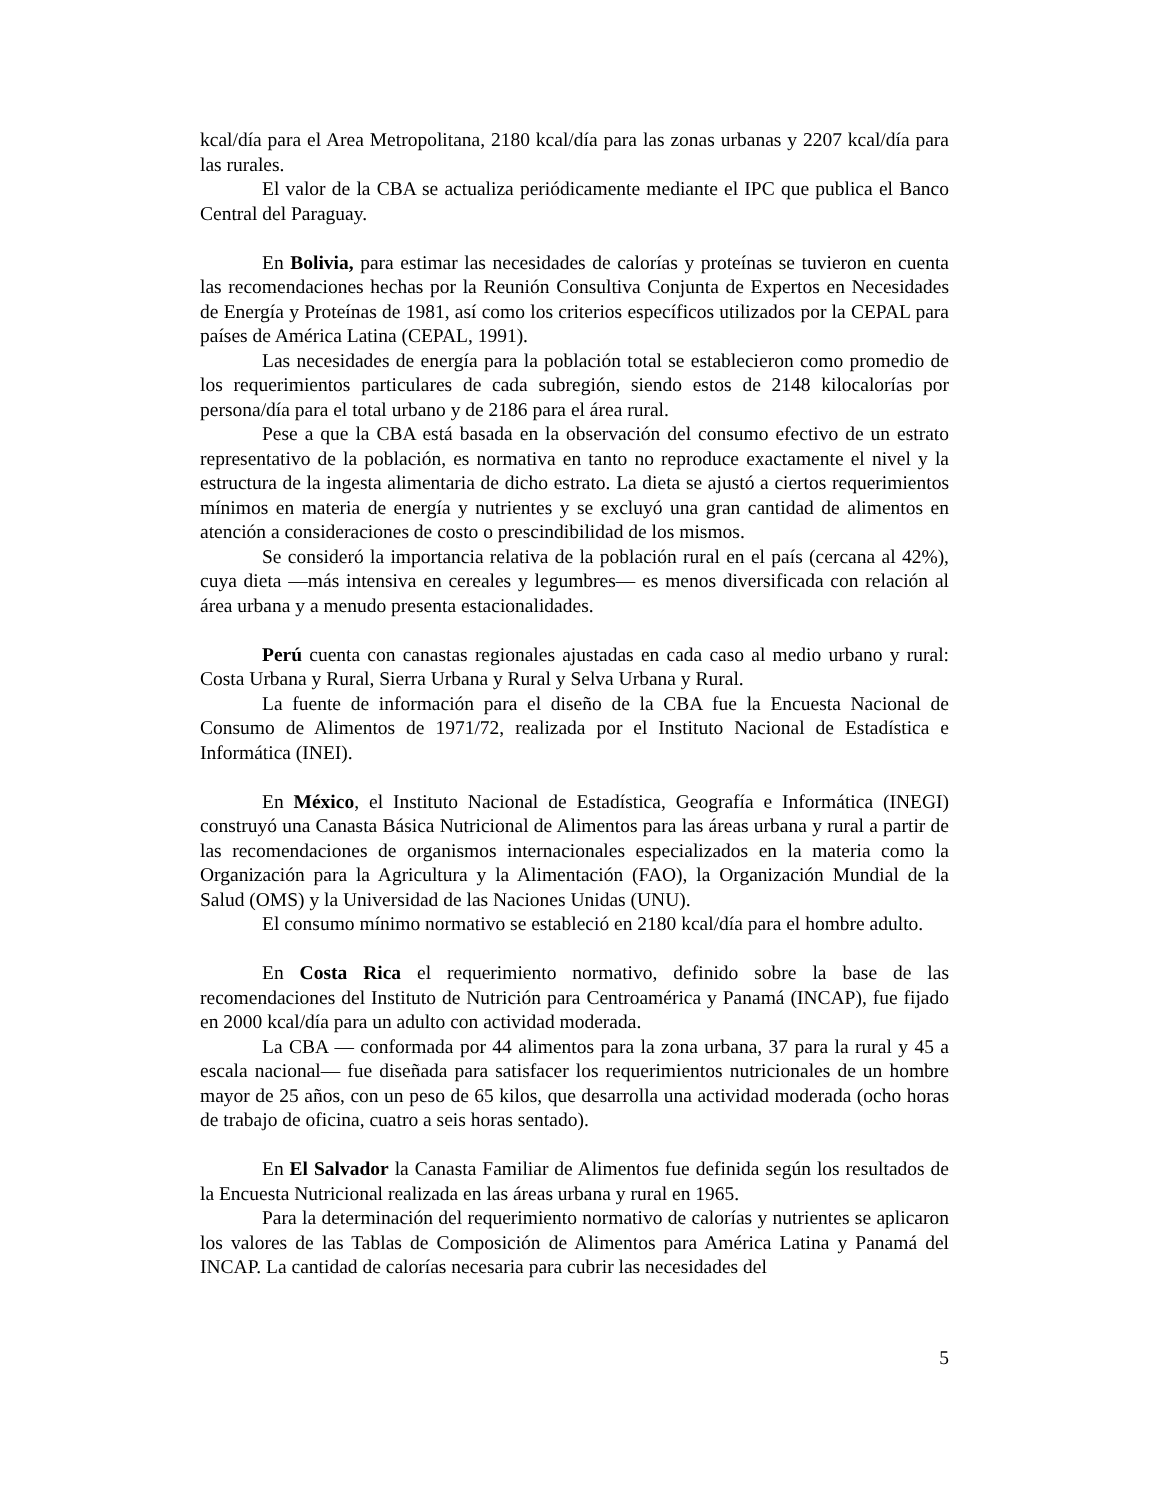kcal/día para el Area Metropolitana, 2180 kcal/día para las zonas urbanas y 2207 kcal/día para las rurales.
El valor de la CBA se actualiza periódicamente mediante el IPC que publica el Banco Central del Paraguay.
En Bolivia, para estimar las necesidades de calorías y proteínas se tuvieron en cuenta las recomendaciones hechas por la Reunión Consultiva Conjunta de Expertos en Necesidades de Energía y Proteínas de 1981, así como los criterios específicos utilizados por la CEPAL para países de América Latina (CEPAL, 1991).
Las necesidades de energía para la población total se establecieron como promedio de los requerimientos particulares de cada subregión, siendo estos de 2148 kilocalorías por persona/día para el total urbano y de 2186 para el área rural.
Pese a que la CBA está basada en la observación del consumo efectivo de un estrato representativo de la población, es normativa en tanto no reproduce exactamente el nivel y la estructura de la ingesta alimentaria de dicho estrato. La dieta se ajustó a ciertos requerimientos mínimos en materia de energía y nutrientes y se excluyó una gran cantidad de alimentos en atención a consideraciones de costo o prescindibilidad de los mismos.
Se consideró la importancia relativa de la población rural en el país (cercana al 42%), cuya dieta —más intensiva en cereales y legumbres— es menos diversificada con relación al área urbana y a menudo presenta estacionalidades.
Perú cuenta con canastas regionales ajustadas en cada caso al medio urbano y rural: Costa Urbana y Rural, Sierra Urbana y Rural y Selva Urbana y Rural.
La fuente de información para el diseño de la CBA fue la Encuesta Nacional de Consumo de Alimentos de 1971/72, realizada por el Instituto Nacional de Estadística e Informática (INEI).
En México, el Instituto Nacional de Estadística, Geografía e Informática (INEGI) construyó una Canasta Básica Nutricional de Alimentos para las áreas urbana y rural a partir de las recomendaciones de organismos internacionales especializados en la materia como la Organización para la Agricultura y la Alimentación (FAO), la Organización Mundial de la Salud (OMS) y la Universidad de las Naciones Unidas (UNU).
El consumo mínimo normativo se estableció en 2180 kcal/día para el hombre adulto.
En Costa Rica el requerimiento normativo, definido sobre la base de las recomendaciones del Instituto de Nutrición para Centroamérica y Panamá (INCAP), fue fijado en 2000 kcal/día para un adulto con actividad moderada.
La CBA — conformada por 44 alimentos para la zona urbana, 37 para la rural y 45 a escala nacional— fue diseñada para satisfacer los requerimientos nutricionales de un hombre mayor de 25 años, con un peso de 65 kilos, que desarrolla una actividad moderada (ocho horas de trabajo de oficina, cuatro a seis horas sentado).
En El Salvador la Canasta Familiar de Alimentos fue definida según los resultados de la Encuesta Nutricional realizada en las áreas urbana y rural en 1965.
Para la determinación del requerimiento normativo de calorías y nutrientes se aplicaron los valores de las Tablas de Composición de Alimentos para América Latina y Panamá del INCAP. La cantidad de calorías necesaria para cubrir las necesidades del
5